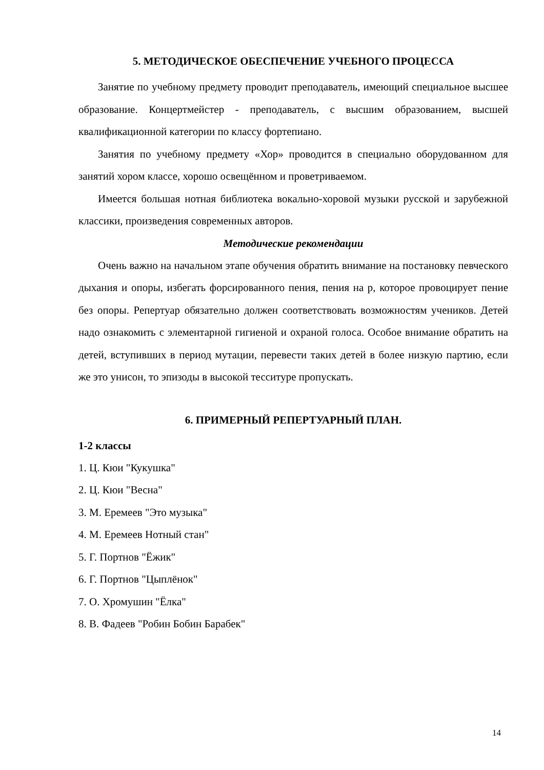5. МЕТОДИЧЕСКОЕ ОБЕСПЕЧЕНИЕ УЧЕБНОГО ПРОЦЕССА
Занятие по учебному предмету проводит преподаватель, имеющий специальное высшее образование. Концертмейстер - преподаватель, с высшим образованием, высшей квалификационной категории по классу фортепиано.
Занятия по учебному предмету «Хор» проводится в специально оборудованном для занятий хором классе, хорошо освещённом и проветриваемом.
Имеется большая нотная библиотека вокально-хоровой музыки русской и зарубежной классики, произведения современных авторов.
Методические рекомендации
Очень важно на начальном этапе обучения обратить внимание на постановку певческого дыхания и опоры, избегать форсированного пения, пения на р, которое провоцирует пение без опоры. Репертуар обязательно должен соответствовать возможностям учеников. Детей надо ознакомить с элементарной гигиеной и охраной голоса. Особое внимание обратить на детей, вступивших в период мутации, перевести таких детей в более низкую партию, если же это унисон, то эпизоды в высокой тесситуре пропускать.
6. ПРИМЕРНЫЙ РЕПЕРТУАРНЫЙ ПЛАН.
1-2 классы
1. Ц. Кюи "Кукушка"
2. Ц. Кюи "Весна"
3. М. Еремеев "Это музыка"
4. М. Еремеев Нотный стан"
5. Г. Портнов "Ёжик"
6. Г. Портнов "Цыплёнок"
7. О. Хромушин "Ёлка"
8. В. Фадеев "Робин Бобин Барабек"
14